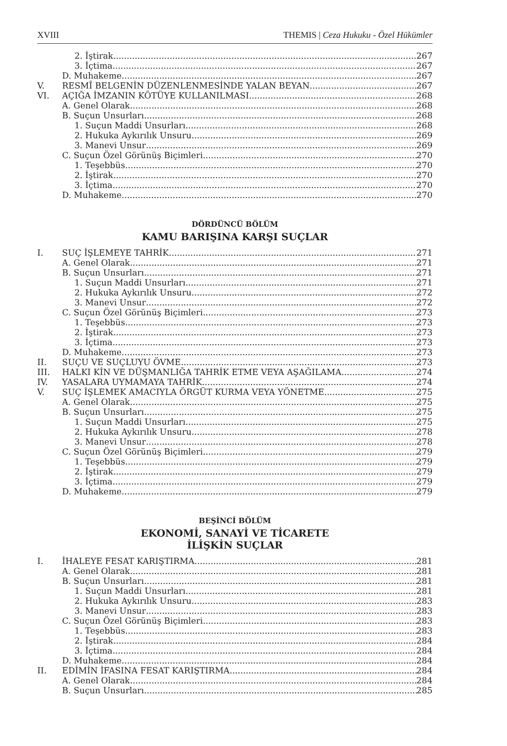XVIII THEMIS | Ceza Hukuku - Özel Hükümler
2. İştirak 267
3. İçtima 267
D. Muhakeme 267
V. RESMÎ BELGENİN DÜZENLENMESİNDE YALAN BEYAN 267
VI. AÇIĞA İMZANIN KÖTÜYE KULLANILMASI 268
A. Genel Olarak 268
B. Suçun Unsurları 268
1. Suçun Maddi Unsurları 268
2. Hukuka Aykırılık Unsuru 269
3. Manevi Unsur 269
C. Suçun Özel Görünüş Biçimleri 270
1. Teşebbüs 270
2. İştirak 270
3. İçtima 270
D. Muhakeme 270
DÖRDÜNCÜ BÖLÜM
KAMU BARIŞINA KARŞI SUÇLAR
I. SUÇ İŞLEMEYE TAHRİK 271
A. Genel Olarak 271
B. Suçun Unsurları 271
1. Suçun Maddi Unsurları 271
2. Hukuka Aykırılık Unsuru 272
3. Manevi Unsur 272
C. Suçun Özel Görünüş Biçimleri 273
1. Teşebbüs 273
2. İştirak 273
3. İçtima 273
D. Muhakeme 273
II. SUÇU VE SUÇLUYU ÖVME 273
III. HALKI KİN VE DÜŞMANLIĞA TAHRİK ETME VEYA AŞAĞILAMA 274
IV. YASALARA UYMAMAYA TAHRİK 274
V. SUÇ İŞLEMEK AMACIYLA ÖRGÜT KURMA VEYA YÖNETME 275
A. Genel Olarak 275
B. Suçun Unsurları 275
1. Suçun Maddi Unsurları 275
2. Hukuka Aykırılık Unsuru 278
3. Manevi Unsur 278
C. Suçun Özel Görünüş Biçimleri 279
1. Teşebbüs 279
2. İştirak 279
3. İçtima 279
D. Muhakeme 279
BEŞİNCİ BÖLÜM
EKONOMİ, SANAYİ VE TİCARETE
İLİŞKİN SUÇLAR
I. İHALEYE FESAT KARIŞTIRMA 281
A. Genel Olarak 281
B. Suçun Unsurları 281
1. Suçun Maddi Unsurları 281
2. Hukuka Aykırılık Unsuru 283
3. Manevi Unsur 283
C. Suçun Özel Görünüş Biçimleri 283
1. Teşebbüs 283
2. İştirak 284
3. İçtima 284
D. Muhakeme 284
II. EDİMİN İFASINA FESAT KARIŞTIRMA 284
A. Genel Olarak 284
B. Suçun Unsurları 285